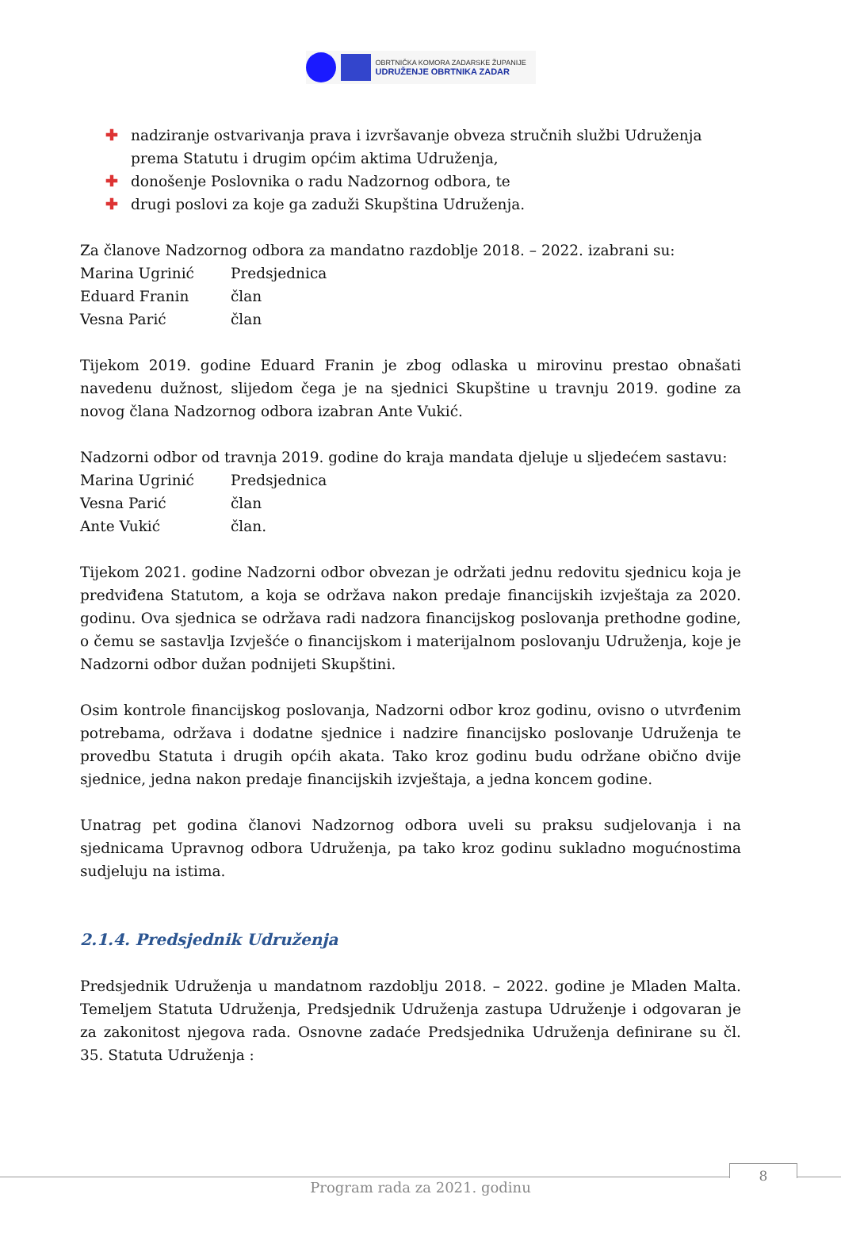OBRTNIČKA KOMORA ZADARSKE ŽUPANIJE
UDRUŽENJE OBRTNIKA ZADAR
✚ nadziranje ostvarivanja prava i izvršavanje obveza stručnih službi Udruženja prema Statutu i drugim općim aktima Udruženja,
✚ donošenje Poslovnika o radu Nadzornog odbora, te
✚ drugi poslovi za koje ga zaduži Skupština Udruženja.
Za članove Nadzornog odbora za mandatno razdoblje 2018. – 2022. izabrani su:
Marina Ugrinić Predsjednica
Eduard Franin član
Vesna Parić član
Tijekom 2019. godine Eduard Franin je zbog odlaska u mirovinu prestao obnašati navedenu dužnost, slijedom čega je na sjednici Skupštine u travnju 2019. godine za novog člana Nadzornog odbora izabran Ante Vukić.
Nadzorni odbor od travnja 2019. godine do kraja mandata djeluje u sljedećem sastavu:
Marina Ugrinić Predsjednica
Vesna Parić član
Ante Vukić član.
Tijekom 2021. godine Nadzorni odbor obvezan je održati jednu redovitu sjednicu koja je predviđena Statutom, a koja se održava nakon predaje financijskih izvještaja za 2020. godinu. Ova sjednica se održava radi nadzora financijskog poslovanja prethodne godine, o čemu se sastavlja Izvješće o financijskom i materijalnom poslovanju Udruženja, koje je Nadzorni odbor dužan podnijeti Skupštini.
Osim kontrole financijskog poslovanja, Nadzorni odbor kroz godinu, ovisno o utvrđenim potrebama, održava i dodatne sjednice i nadzire financijsko poslovanje Udruženja te provedbu Statuta i drugih općih akata. Tako kroz godinu budu održane obično dvije sjednice, jedna nakon predaje financijskih izvještaja, a jedna koncem godine.
Unatrag pet godina članovi Nadzornog odbora uveli su praksu sudjelovanja i na sjednicama Upravnog odbora Udruženja, pa tako kroz godinu sukladno mogućnostima sudjeluju na istima.
2.1.4. Predsjednik Udruženja
Predsjednik Udruženja u mandatnom razdoblju 2018. – 2022. godine je Mladen Malta. Temeljem Statuta Udruženja, Predsjednik Udruženja zastupa Udruženje i odgovaran je za zakonitost njegova rada. Osnovne zadaće Predsjednika Udruženja definirane su čl. 35. Statuta Udruženja :
8
Program rada za 2021. godinu